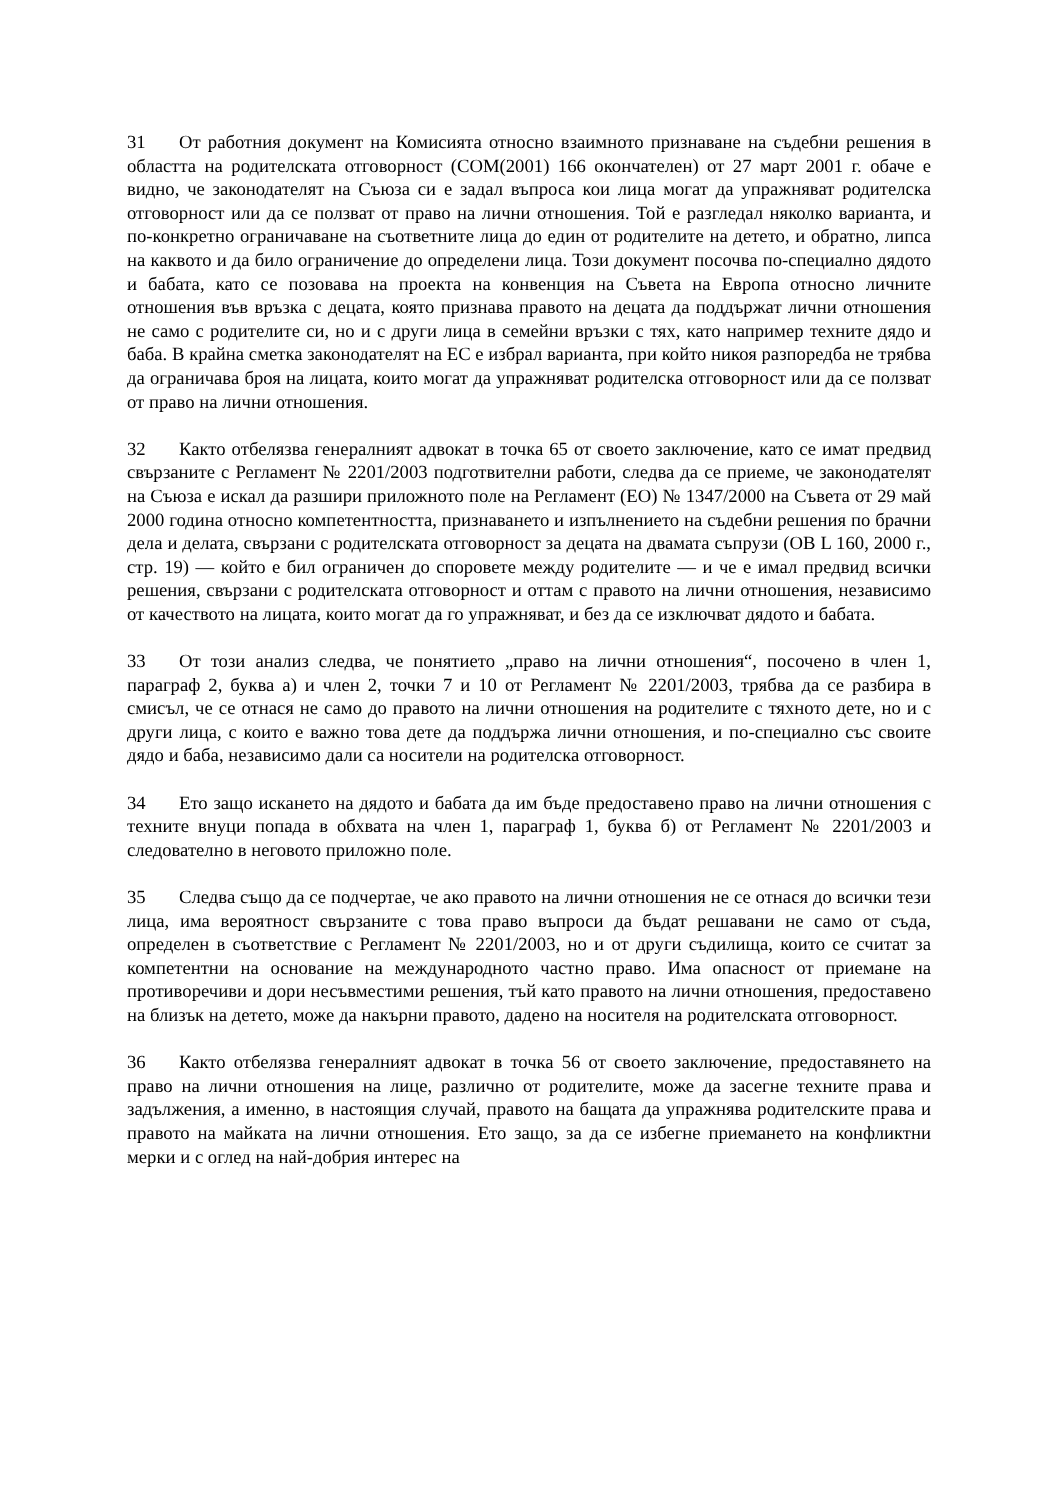31 От работния документ на Комисията относно взаимното признаване на съдебни решения в областта на родителската отговорност (COM(2001) 166 окончателен) от 27 март 2001 г. обаче е видно, че законодателят на Съюза си е задал въпроса кои лица могат да упражняват родителска отговорност или да се ползват от право на лични отношения. Той е разгледал няколко варианта, и по-конкретно ограничаване на съответните лица до един от родителите на детето, и обратно, липса на каквото и да било ограничение до определени лица. Този документ посочва по-специално дядото и бабата, като се позовава на проекта на конвенция на Съвета на Европа относно личните отношения във връзка с децата, която признава правото на децата да поддържат лични отношения не само с родителите си, но и с други лица в семейни връзки с тях, като например техните дядо и баба. В крайна сметка законодателят на ЕС е избрал варианта, при който никоя разпоредба не трябва да ограничава броя на лицата, които могат да упражняват родителска отговорност или да се ползват от право на лични отношения.
32 Както отбелязва генералният адвокат в точка 65 от своето заключение, като се имат предвид свързаните с Регламент № 2201/2003 подготвителни работи, следва да се приеме, че законодателят на Съюза е искал да разшири приложното поле на Регламент (ЕО) № 1347/2000 на Съвета от 29 май 2000 година относно компетентността, признаването и изпълнението на съдебни решения по брачни дела и делата, свързани с родителската отговорност за децата на двамата съпрузи (ОВ L 160, 2000 г., стр. 19) — който е бил ограничен до споровете между родителите — и че е имал предвид всички решения, свързани с родителската отговорност и оттам с правото на лични отношения, независимо от качеството на лицата, които могат да го упражняват, и без да се изключват дядото и бабата.
33 От този анализ следва, че понятието „право на лични отношения“, посочено в член 1, параграф 2, буква а) и член 2, точки 7 и 10 от Регламент № 2201/2003, трябва да се разбира в смисъл, че се отнася не само до правото на лични отношения на родителите с тяхното дете, но и с други лица, с които е важно това дете да поддържа лични отношения, и по-специално със своите дядо и баба, независимо дали са носители на родителска отговорност.
34 Ето защо искането на дядото и бабата да им бъде предоставено право на лични отношения с техните внуци попада в обхвата на член 1, параграф 1, буква б) от Регламент № 2201/2003 и следователно в неговото приложно поле.
35 Следва също да се подчертае, че ако правото на лични отношения не се отнася до всички тези лица, има вероятност свързаните с това право въпроси да бъдат решавани не само от съда, определен в съответствие с Регламент № 2201/2003, но и от други съдилища, които се считат за компетентни на основание на международното частно право. Има опасност от приемане на противоречиви и дори несъвместими решения, тъй като правото на лични отношения, предоставено на близък на детето, може да накърни правото, дадено на носителя на родителската отговорност.
36 Както отбелязва генералният адвокат в точка 56 от своето заключение, предоставянето на право на лични отношения на лице, различно от родителите, може да засегне техните права и задължения, а именно, в настоящия случай, правото на бащата да упражнява родителските права и правото на майката на лични отношения. Ето защо, за да се избегне приемането на конфликтни мерки и с оглед на най-добрия интерес на